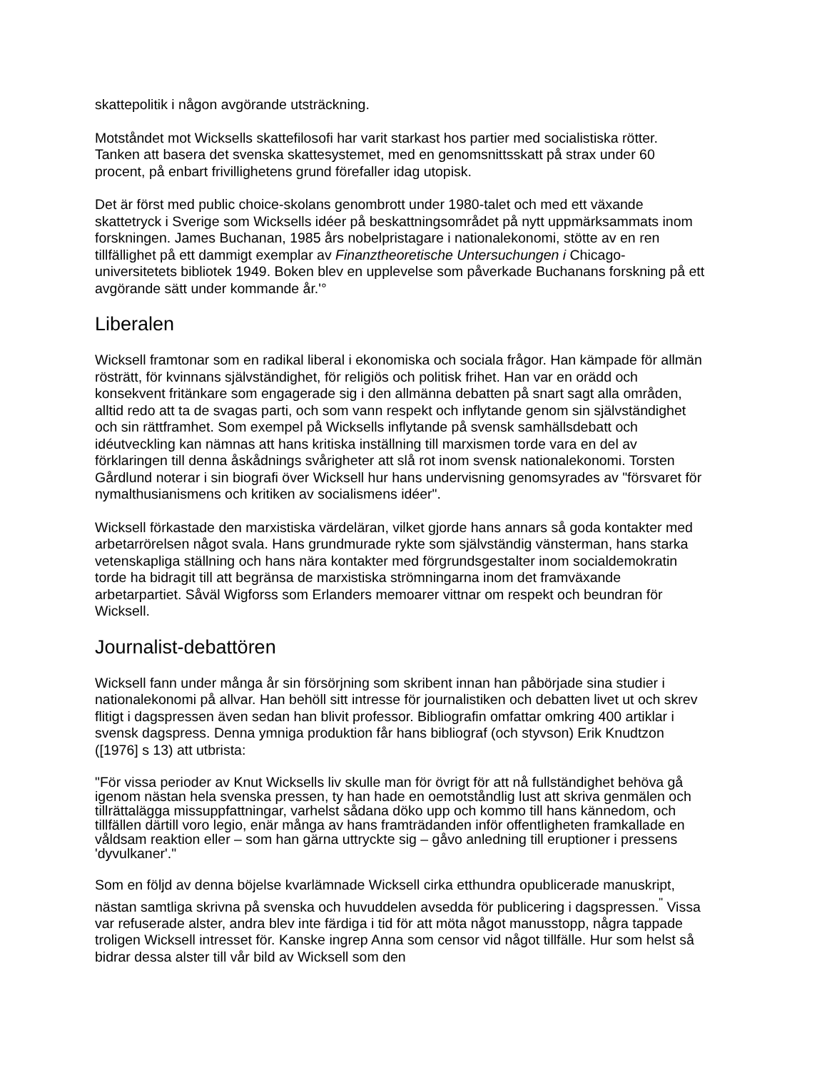skattepolitik i någon avgörande utsträckning.
Motståndet mot Wicksells skattefilosofi har varit starkast hos partier med socialistiska rötter. Tanken att basera det svenska skattesystemet, med en genomsnittsskatt på strax under 60 procent, på enbart frivillighetens grund förefaller idag utopisk.
Det är först med public choice-skolans genombrott under 1980-talet och med ett växande skattetryck i Sverige som Wicksells idéer på beskattningsområdet på nytt uppmärksammats inom forskningen. James Buchanan, 1985 års nobelpristagare i nationalekonomi, stötte av en ren tillfällighet på ett dammigt exemplar av Finanztheoretische Untersuchungen i Chicago-universitetets bibliotek 1949. Boken blev en upplevelse som påverkade Buchanans forskning på ett avgörande sätt under kommande år.'°
Liberalen
Wicksell framtonar som en radikal liberal i ekonomiska och sociala frågor. Han kämpade för allmän rösträtt, för kvinnans självständighet, för religiös och politisk frihet. Han var en orädd och konsekvent fritänkare som engagerade sig i den allmänna debatten på snart sagt alla områden, alltid redo att ta de svagas parti, och som vann respekt och inflytande genom sin självständighet och sin rättframhet. Som exempel på Wicksells inflytande på svensk samhällsdebatt och idéutveckling kan nämnas att hans kritiska inställning till marxismen torde vara en del av förklaringen till denna åskådnings svårigheter att slå rot inom svensk nationalekonomi. Torsten Gårdlund noterar i sin biografi över Wicksell hur hans undervisning genomsyrades av "försvaret för nymalthusianismens och kritiken av socialismens idéer".
Wicksell förkastade den marxistiska värdeläran, vilket gjorde hans annars så goda kontakter med arbetarrörelsen något svala. Hans grundmurade rykte som självständig vänsterman, hans starka vetenskapliga ställning och hans nära kontakter med förgrundsgestalter inom socialdemokratin torde ha bidragit till att begränsa de marxistiska strömningarna inom det framväxande arbetarpartiet. Såväl Wigforss som Erlanders memoarer vittnar om respekt och beundran för Wicksell.
Journalist-debattören
Wicksell fann under många år sin försörjning som skribent innan han påbörjade sina studier i nationalekonomi på allvar. Han behöll sitt intresse för journalistiken och debatten livet ut och skrev flitigt i dagspressen även sedan han blivit professor. Bibliografin omfattar omkring 400 artiklar i svensk dagspress. Denna ymniga produktion får hans bibliograf (och styvson) Erik Knudtzon ([1976] s 13) att utbrista:
"För vissa perioder av Knut Wicksells liv skulle man för övrigt för att nå fullständighet behöva gå igenom nästan hela svenska pressen, ty han hade en oemotståndlig lust att skriva genmälen och tillrättalägga missuppfattningar, varhelst sådana döko upp och kommo till hans kännedom, och tillfällen därtill voro legio, enär många av hans framträdanden inför offentligheten framkallade en våldsam reaktion eller – som han gärna uttryckte sig – gåvo anledning till eruptioner i pressens 'dyvulkaner'."
Som en följd av denna böjelse kvarlämnade Wicksell cirka etthundra opublicerade manuskript, nästan samtliga skrivna på svenska och huvuddelen avsedda för publicering i dagspressen.<sup>"</sup> Vissa var refuserade alster, andra blev inte färdiga i tid för att möta något manusstopp, några tappade troligen Wicksell intresset för. Kanske ingrep Anna som censor vid något tillfälle. Hur som helst så bidrar dessa alster till vår bild av Wicksell som den